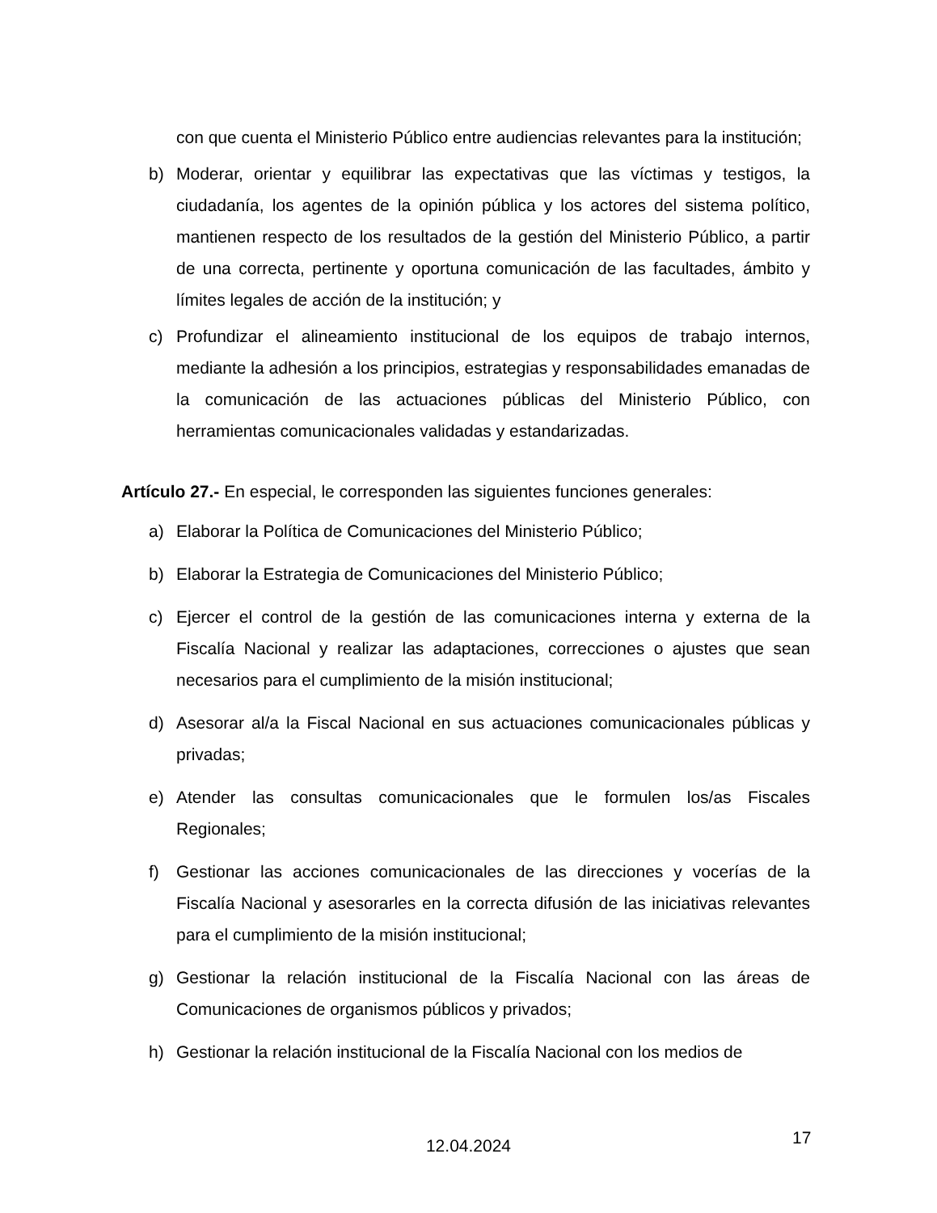con que cuenta el Ministerio Público entre audiencias relevantes para la institución;
b) Moderar, orientar y equilibrar las expectativas que las víctimas y testigos, la ciudadanía, los agentes de la opinión pública y los actores del sistema político, mantienen respecto de los resultados de la gestión del Ministerio Público, a partir de una correcta, pertinente y oportuna comunicación de las facultades, ámbito y límites legales de acción de la institución; y
c) Profundizar el alineamiento institucional de los equipos de trabajo internos, mediante la adhesión a los principios, estrategias y responsabilidades emanadas de la comunicación de las actuaciones públicas del Ministerio Público, con herramientas comunicacionales validadas y estandarizadas.
Artículo 27.- En especial, le corresponden las siguientes funciones generales:
a) Elaborar la Política de Comunicaciones del Ministerio Público;
b) Elaborar la Estrategia de Comunicaciones del Ministerio Público;
c) Ejercer el control de la gestión de las comunicaciones interna y externa de la Fiscalía Nacional y realizar las adaptaciones, correcciones o ajustes que sean necesarios para el cumplimiento de la misión institucional;
d) Asesorar al/a la Fiscal Nacional en sus actuaciones comunicacionales públicas y privadas;
e) Atender las consultas comunicacionales que le formulen los/as Fiscales Regionales;
f) Gestionar las acciones comunicacionales de las direcciones y vocerías de la Fiscalía Nacional y asesorarles en la correcta difusión de las iniciativas relevantes para el cumplimiento de la misión institucional;
g) Gestionar la relación institucional de la Fiscalía Nacional con las áreas de Comunicaciones de organismos públicos y privados;
h) Gestionar la relación institucional de la Fiscalía Nacional con los medios de
17
12.04.2024